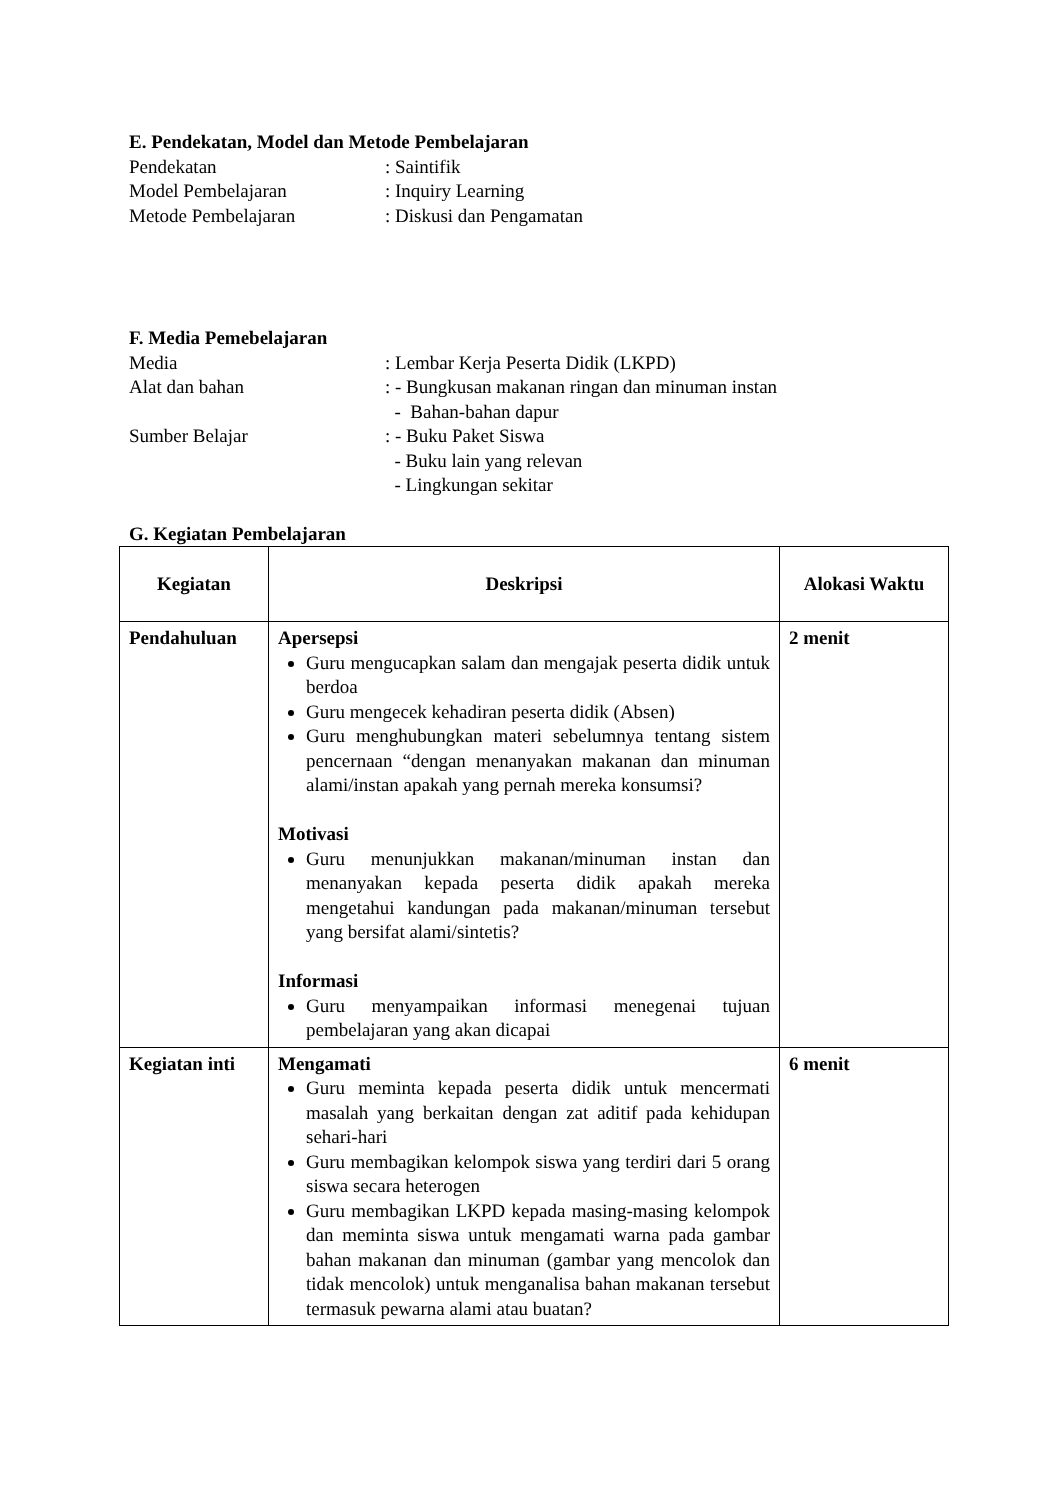E. Pendekatan, Model dan Metode Pembelajaran
Pendekatan : Saintifik
Model Pembelajaran : Inquiry Learning
Metode Pembelajaran : Diskusi dan Pengamatan
F. Media Pemebelajaran
Media : Lembar Kerja Peserta Didik (LKPD)
Alat dan bahan : - Bungkusan makanan ringan dan minuman instan
- Bahan-bahan dapur
Sumber Belajar : - Buku Paket Siswa
- Buku lain yang relevan
- Lingkungan sekitar
G. Kegiatan Pembelajaran
| Kegiatan | Deskripsi | Alokasi Waktu |
| --- | --- | --- |
| Pendahuluan | Apersepsi Guru mengucapkan salam dan mengajak peserta didik untuk berdoa Guru mengecek kehadiran peserta didik (Absen) Guru menghubungkan materi sebelumnya tentang sistem pencernaan “dengan menanyakan makanan dan minuman alami/instan apakah yang pernah mereka konsumsi? Motivasi Guru menunjukkan makanan/minuman instan dan menanyakan kepada peserta didik apakah mereka mengetahui kandungan pada makanan/minuman tersebut yang bersifat alami/sintetis? Informasi Guru menyampaikan informasi menegenai tujuan pembelajaran yang akan dicapai | 2 menit |
| Kegiatan inti | Mengamati Guru meminta kepada peserta didik untuk mencermati masalah yang berkaitan dengan zat aditif pada kehidupan sehari-hari Guru membagikan kelompok siswa yang terdiri dari 5 orang siswa secara heterogen Guru membagikan LKPD kepada masing-masing kelompok dan meminta siswa untuk mengamati warna pada gambar bahan makanan dan minuman (gambar yang mencolok dan tidak mencolok) untuk menganalisa bahan makanan tersebut termasuk pewarna alami atau buatan? | 6 menit |